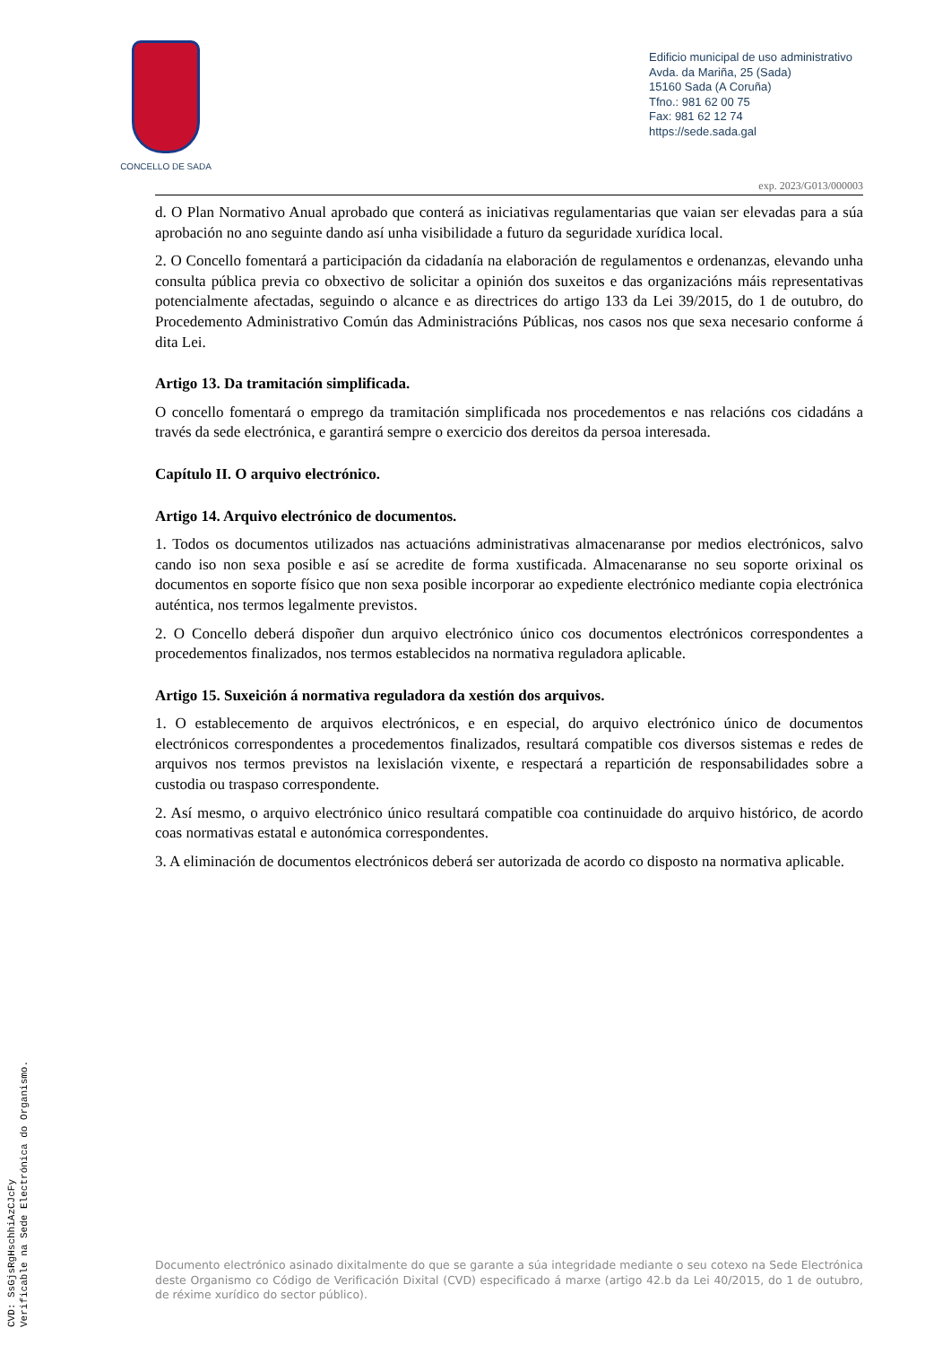CONCELLO DE SADA
Edificio municipal de uso administrativo
Avda. da Mariña, 25 (Sada)
15160 Sada (A Coruña)
Tfno.: 981 62 00 75
Fax: 981 62 12 74
https://sede.sada.gal
exp. 2023/G013/000003
d. O Plan Normativo Anual aprobado que conterá as iniciativas regulamentarias que vaian ser elevadas para a súa aprobación no ano seguinte dando así unha visibilidade a futuro da seguridade xurídica local.
2. O Concello fomentará a participación da cidadanía na elaboración de regulamentos e ordenanzas, elevando unha consulta pública previa co obxectivo de solicitar a opinión dos suxeitos e das organizacións máis representativas potencialmente afectadas, seguindo o alcance e as directrices do artigo 133 da Lei 39/2015, do 1 de outubro, do Procedemento Administrativo Común das Administracións Públicas, nos casos nos que sexa necesario conforme á dita Lei.
Artigo 13. Da tramitación simplificada.
O concello fomentará o emprego da tramitación simplificada nos procedementos e nas relacións cos cidadáns a través da sede electrónica, e garantirá sempre o exercicio dos dereitos da persoa interesada.
Capítulo II. O arquivo electrónico.
Artigo 14. Arquivo electrónico de documentos.
1. Todos os documentos utilizados nas actuacións administrativas almacenaranse por medios electrónicos, salvo cando iso non sexa posible e así se acredite de forma xustificada. Almacenaranse no seu soporte orixinal os documentos en soporte físico que non sexa posible incorporar ao expediente electrónico mediante copia electrónica auténtica, nos termos legalmente previstos.
2. O Concello deberá dispoñer dun arquivo electrónico único cos documentos electrónicos correspondentes a procedementos finalizados, nos termos establecidos na normativa reguladora aplicable.
Artigo 15. Suxeición á normativa reguladora da xestión dos arquivos.
1. O establecemento de arquivos electrónicos, e en especial, do arquivo electrónico único de documentos electrónicos correspondentes a procedementos finalizados, resultará compatible cos diversos sistemas e redes de arquivos nos termos previstos na lexislación vixente, e respectará a repartición de responsabilidades sobre a custodia ou traspaso correspondente.
2. Así mesmo, o arquivo electrónico único resultará compatible coa continuidade do arquivo histórico, de acordo coas normativas estatal e autonómica correspondentes.
3. A eliminación de documentos electrónicos deberá ser autorizada de acordo co disposto na normativa aplicable.
Documento electrónico asinado dixitalmente do que se garante a súa integridade mediante o seu cotexo na Sede Electrónica deste Organismo co Código de Verificación Dixital (CVD) especificado á marxe (artigo 42.b da Lei 40/2015, do 1 de outubro, de réxime xurídico do sector público).
CVD: SsGjsRgHschhiAzCJcFy
Verificable na Sede Electrónica do Organismo.